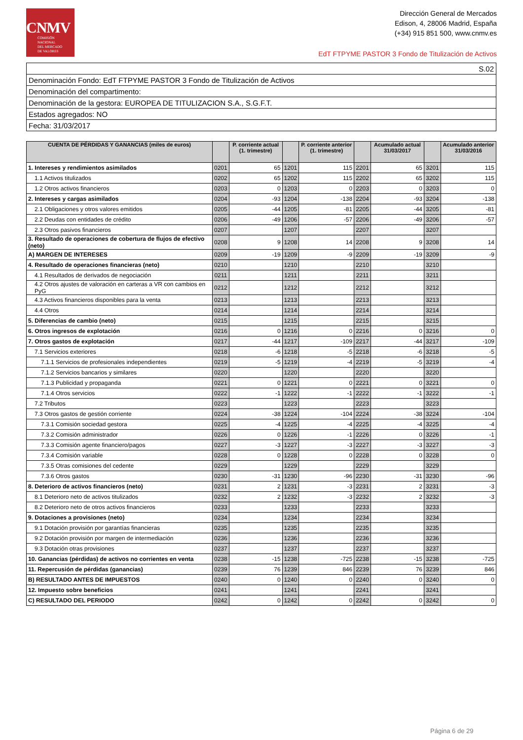CNMV
COMISIÓN
NACIONAL
DEL MERCADO
DE VALORES
Dirección General de Mercados
Edison, 4, 28006 Madrid, España
(+34) 915 851 500, www.cnmv.es
EdT FTPYME PASTOR 3 Fondo de Titulización de Activos
| S.02 |
| Denominación Fondo: EdT FTPYME PASTOR 3 Fondo de Titulización de Activos |
| Denominación del compartimento: |
| Denominación de la gestora: EUROPEA DE TITULIZACION S.A., S.G.F.T. |
| Estados agregados: NO |
| Fecha: 31/03/2017 |
| CUENTA DE PÉRDIDAS Y GANANCIAS (miles de euros) | | P. corriente actual (1. trimestre) | | P. corriente anterior (1. trimestre) | | Acumulado actual 31/03/2017 | | Acumulado anterior 31/03/2016 |
| --- | --- | --- | --- | --- | --- | --- | --- | --- |
| 1. Intereses y rendimientos asimilados | 0201 | 65 | 1201 | 115 | 2201 | 65 | 3201 | 115 |
| 1.1 Activos titulizados | 0202 | 65 | 1202 | 115 | 2202 | 65 | 3202 | 115 |
| 1.2 Otros activos financieros | 0203 | 0 | 1203 | 0 | 2203 | 0 | 3203 | 0 |
| 2. Intereses y cargas asimilados | 0204 | -93 | 1204 | -138 | 2204 | -93 | 3204 | -138 |
| 2.1 Obligaciones y otros valores emitidos | 0205 | -44 | 1205 | -81 | 2205 | -44 | 3205 | -81 |
| 2.2 Deudas con entidades de crédito | 0206 | -49 | 1206 | -57 | 2206 | -49 | 3206 | -57 |
| 2.3 Otros pasivos financieros | 0207 | | 1207 | | 2207 | | 3207 | |
| 3. Resultado de operaciones de cobertura de flujos de efectivo (neto) | 0208 | 9 | 1208 | 14 | 2208 | 9 | 3208 | 14 |
| A) MARGEN DE INTERESES | 0209 | -19 | 1209 | -9 | 2209 | -19 | 3209 | -9 |
| 4. Resultado de operaciones financieras (neto) | 0210 | | 1210 | | 2210 | | 3210 | |
| 4.1 Resultados de derivados de negociación | 0211 | | 1211 | | 2211 | | 3211 | |
| 4.2 Otros ajustes de valoración en carteras a VR con cambios en PyG | 0212 | | 1212 | | 2212 | | 3212 | |
| 4.3 Activos financieros disponibles para la venta | 0213 | | 1213 | | 2213 | | 3213 | |
| 4.4 Otros | 0214 | | 1214 | | 2214 | | 3214 | |
| 5. Diferencias de cambio (neto) | 0215 | | 1215 | | 2215 | | 3215 | |
| 6. Otros ingresos de explotación | 0216 | 0 | 1216 | 0 | 2216 | 0 | 3216 | 0 |
| 7. Otros gastos de explotación | 0217 | -44 | 1217 | -109 | 2217 | -44 | 3217 | -109 |
| 7.1 Servicios exteriores | 0218 | -6 | 1218 | -5 | 2218 | -6 | 3218 | -5 |
| 7.1.1 Servicios de profesionales independientes | 0219 | -5 | 1219 | -4 | 2219 | -5 | 3219 | -4 |
| 7.1.2 Servicios bancarios y similares | 0220 | | 1220 | | 2220 | | 3220 | |
| 7.1.3 Publicidad y propaganda | 0221 | 0 | 1221 | 0 | 2221 | 0 | 3221 | 0 |
| 7.1.4 Otros servicios | 0222 | -1 | 1222 | -1 | 2222 | -1 | 3222 | -1 |
| 7.2 Tributos | 0223 | | 1223 | | 2223 | | 3223 | |
| 7.3 Otros gastos de gestión corriente | 0224 | -38 | 1224 | -104 | 2224 | -38 | 3224 | -104 |
| 7.3.1 Comisión sociedad gestora | 0225 | -4 | 1225 | -4 | 2225 | -4 | 3225 | -4 |
| 7.3.2 Comisión administrador | 0226 | 0 | 1226 | -1 | 2226 | 0 | 3226 | -1 |
| 7.3.3 Comisión agente financiero/pagos | 0227 | -3 | 1227 | -3 | 2227 | -3 | 3227 | -3 |
| 7.3.4 Comisión variable | 0228 | 0 | 1228 | 0 | 2228 | 0 | 3228 | 0 |
| 7.3.5 Otras comisiones del cedente | 0229 | | 1229 | | 2229 | | 3229 | |
| 7.3.6 Otros gastos | 0230 | -31 | 1230 | -96 | 2230 | -31 | 3230 | -96 |
| 8. Deterioro de activos financieros (neto) | 0231 | 2 | 1231 | -3 | 2231 | 2 | 3231 | -3 |
| 8.1 Deterioro neto de activos titulizados | 0232 | 2 | 1232 | -3 | 2232 | 2 | 3232 | -3 |
| 8.2 Deterioro neto de otros activos financieros | 0233 | | 1233 | | 2233 | | 3233 | |
| 9. Dotaciones a provisiones (neto) | 0234 | | 1234 | | 2234 | | 3234 | |
| 9.1 Dotación provisión por garantías financieras | 0235 | | 1235 | | 2235 | | 3235 | |
| 9.2 Dotación provisión por margen de intermediación | 0236 | | 1236 | | 2236 | | 3236 | |
| 9.3 Dotación otras provisiones | 0237 | | 1237 | | 2237 | | 3237 | |
| 10. Ganancias (pérdidas) de activos no corrientes en venta | 0238 | -15 | 1238 | -725 | 2238 | -15 | 3238 | -725 |
| 11. Repercusión de pérdidas (ganancias) | 0239 | 76 | 1239 | 846 | 2239 | 76 | 3239 | 846 |
| B) RESULTADO ANTES DE IMPUESTOS | 0240 | 0 | 1240 | 0 | 2240 | 0 | 3240 | 0 |
| 12. Impuesto sobre beneficios | 0241 | | 1241 | | 2241 | | 3241 | |
| C) RESULTADO DEL PERIODO | 0242 | 0 | 1242 | 0 | 2242 | 0 | 3242 | 0 |
Página 6 de 29